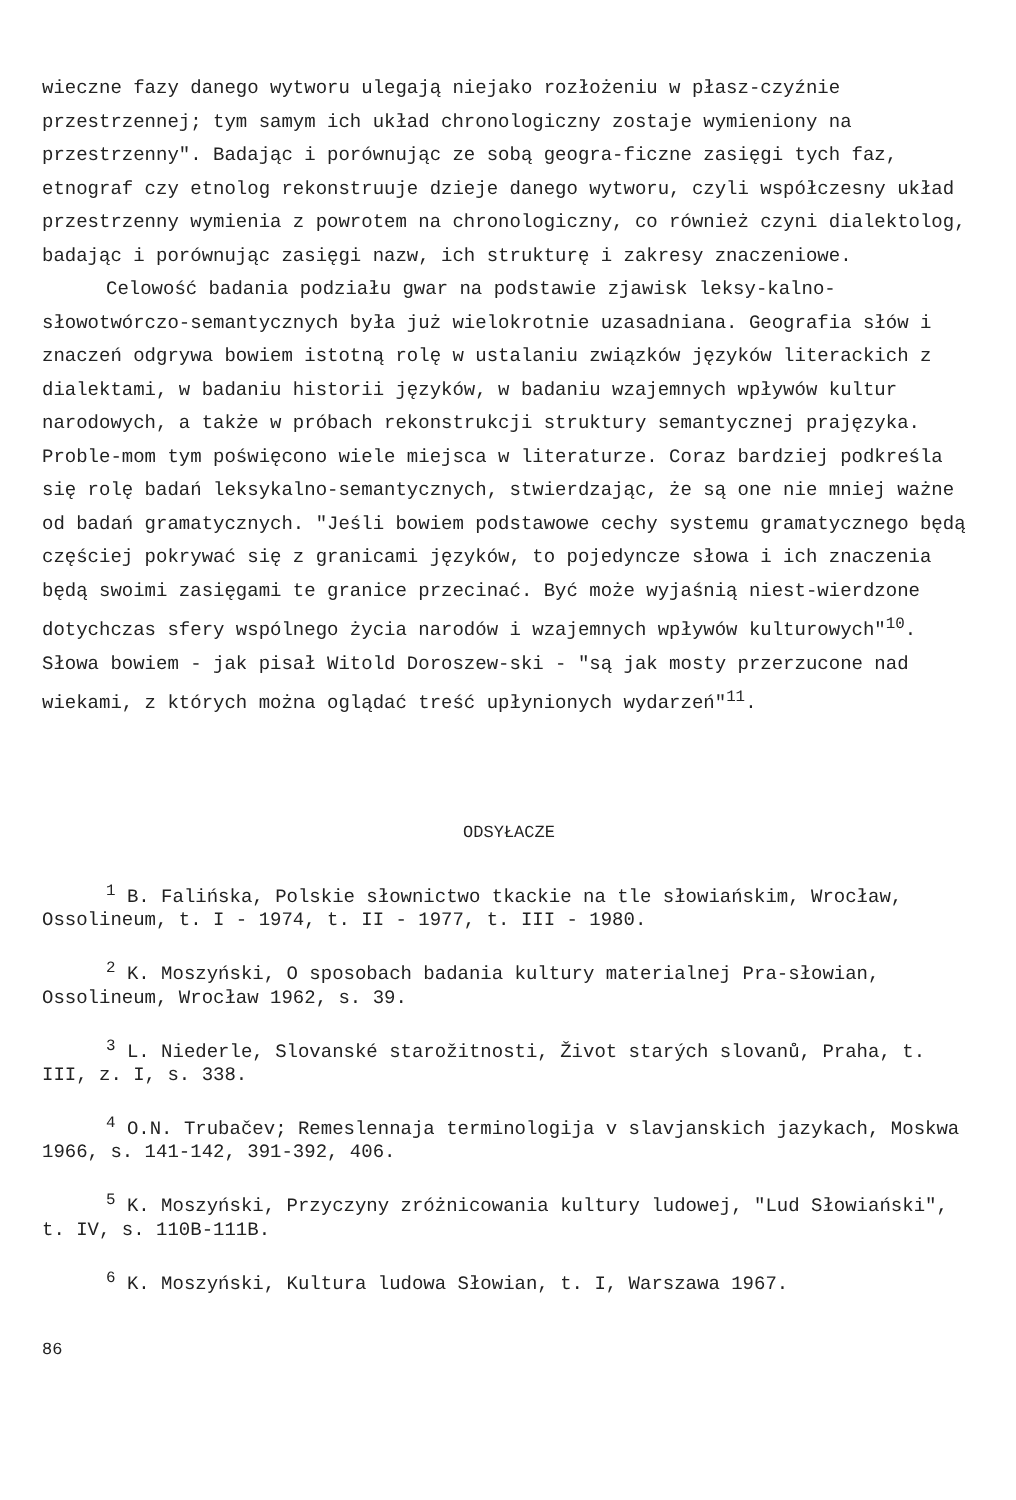wieczne fazy danego wytworu ulegają niejako rozłożeniu w płasz-czyźnie przestrzennej; tym samym ich układ chronologiczny zostaje wymieniony na przestrzenny". Badając i porównując ze sobą geogra-ficzne zasięgi tych faz, etnograf czy etnolog rekonstruuje dzieje danego wytworu, czyli współczesny układ przestrzenny wymienia z powrotem na chronologiczny, co również czyni dialektolog, badając i porównując zasięgi nazw, ich strukturę i zakresy znaczeniowe.
Celowość badania podziału gwar na podstawie zjawisk leksy-kalno-słowotwórczo-semantycznych była już wielokrotnie uzasadniana. Geografia słów i znaczeń odgrywa bowiem istotną rolę w ustalaniu związków języków literackich z dialektami, w badaniu historii języków, w badaniu wzajemnych wpływów kultur narodowych, a także w próbach rekonstrukcji struktury semantycznej prajęzyka. Proble-mom tym poświęcono wiele miejsca w literaturze. Coraz bardziej podkreśla się rolę badań leksykalno-semantycznych, stwierdzając, że są one nie mniej ważne od badań gramatycznych. "Jeśli bowiem podstawowe cechy systemu gramatycznego będą częściej pokrywać się z granicami języków, to pojedyncze słowa i ich znaczenia będą swoimi zasięgami te granice przecinać. Być może wyjaśnią niest-wierdzone dotychczas sfery wspólnego życia narodów i wzajemnych wpływów kulturowych"<sup>10</sup>. Słowa bowiem - jak pisał Witold Doroszew-ski - "są jak mosty przerzucone nad wiekami, z których można oglądać treść upłynionych wydarzeń"<sup>11</sup>.
ODSYŁACZE
<sup>1</sup> B. Falińska, Polskie słownictwo tkackie na tle słowiańskim, Wrocław, Ossolineum, t. I - 1974, t. II - 1977, t. III - 1980.
<sup>2</sup> K. Moszyński, O sposobach badania kultury materialnej Pra-słowian, Ossolineum, Wrocław 1962, s. 39.
<sup>3</sup> L. Niederle, Slovanské starožitnosti, Život starých slovanů, Praha, t. III, z. I, s. 338.
<sup>4</sup> O.N. Trubačev; Remeslennaja terminologija v slavjanskich jazykach, Moskwa 1966, s. 141-142, 391-392, 406.
<sup>5</sup> K. Moszyński, Przyczyny zróżnicowania kultury ludowej, "Lud Słowiański", t. IV, s. 110B-111B.
<sup>6</sup> K. Moszyński, Kultura ludowa Słowian, t. I, Warszawa 1967.
86